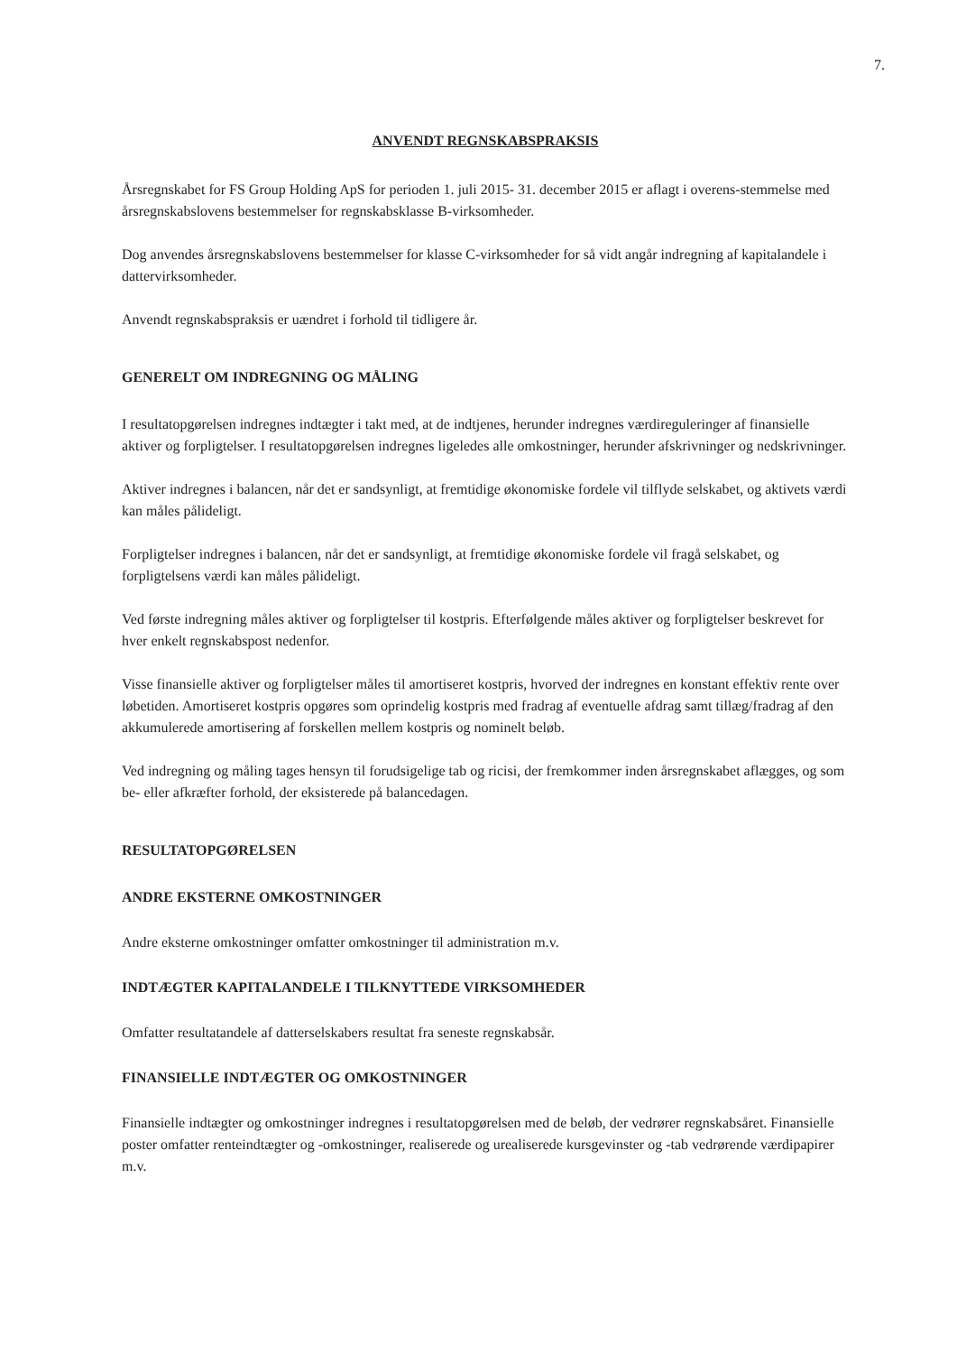7.
ANVENDT REGNSKABSPRAKSIS
Årsregnskabet for FS Group Holding ApS for perioden 1. juli 2015- 31. december 2015 er aflagt i overens-stemmelse med årsregnskabslovens bestemmelser for regnskabsklasse B-virksomheder.
Dog anvendes årsregnskabslovens bestemmelser for klasse C-virksomheder for så vidt angår indregning af kapitalandele i dattervirksomheder.
Anvendt regnskabspraksis er uændret i forhold til tidligere år.
GENERELT OM INDREGNING OG MÅLING
I resultatopgørelsen indregnes indtægter i takt med, at de indtjenes, herunder indregnes værdireguleringer af finansielle aktiver og forpligtelser. I resultatopgørelsen indregnes ligeledes alle omkostninger, herunder afskrivninger og nedskrivninger.
Aktiver indregnes i balancen, når det er sandsynligt, at fremtidige økonomiske fordele vil tilflyde selskabet, og aktivets værdi kan måles pålideligt.
Forpligtelser indregnes i balancen, når det er sandsynligt, at fremtidige økonomiske fordele vil fragå selskabet, og forpligtelsens værdi kan måles pålideligt.
Ved første indregning måles aktiver og forpligtelser til kostpris. Efterfølgende måles aktiver og forpligtelser beskrevet for hver enkelt regnskabspost nedenfor.
Visse finansielle aktiver og forpligtelser måles til amortiseret kostpris, hvorved der indregnes en konstant effektiv rente over løbetiden. Amortiseret kostpris opgøres som oprindelig kostpris med fradrag af eventuelle afdrag samt tillæg/fradrag af den akkumulerede amortisering af forskellen mellem kostpris og nominelt beløb.
Ved indregning og måling tages hensyn til forudsigelige tab og ricisi, der fremkommer inden årsregnskabet aflægges, og som be- eller afkræfter forhold, der eksisterede på balancedagen.
RESULTATOPGØRELSEN
ANDRE EKSTERNE OMKOSTNINGER
Andre eksterne omkostninger omfatter omkostninger til administration m.v.
INDTÆGTER KAPITALANDELE I TILKNYTTEDE VIRKSOMHEDER
Omfatter resultatandele af datterselskabers resultat fra seneste regnskabsår.
FINANSIELLE INDTÆGTER OG OMKOSTNINGER
Finansielle indtægter og omkostninger indregnes i resultatopgørelsen med de beløb, der vedrører regnskabsåret. Finansielle poster omfatter renteindtægter og -omkostninger, realiserede og urealiserede kursgevinster og -tab vedrørende værdipapirer m.v.